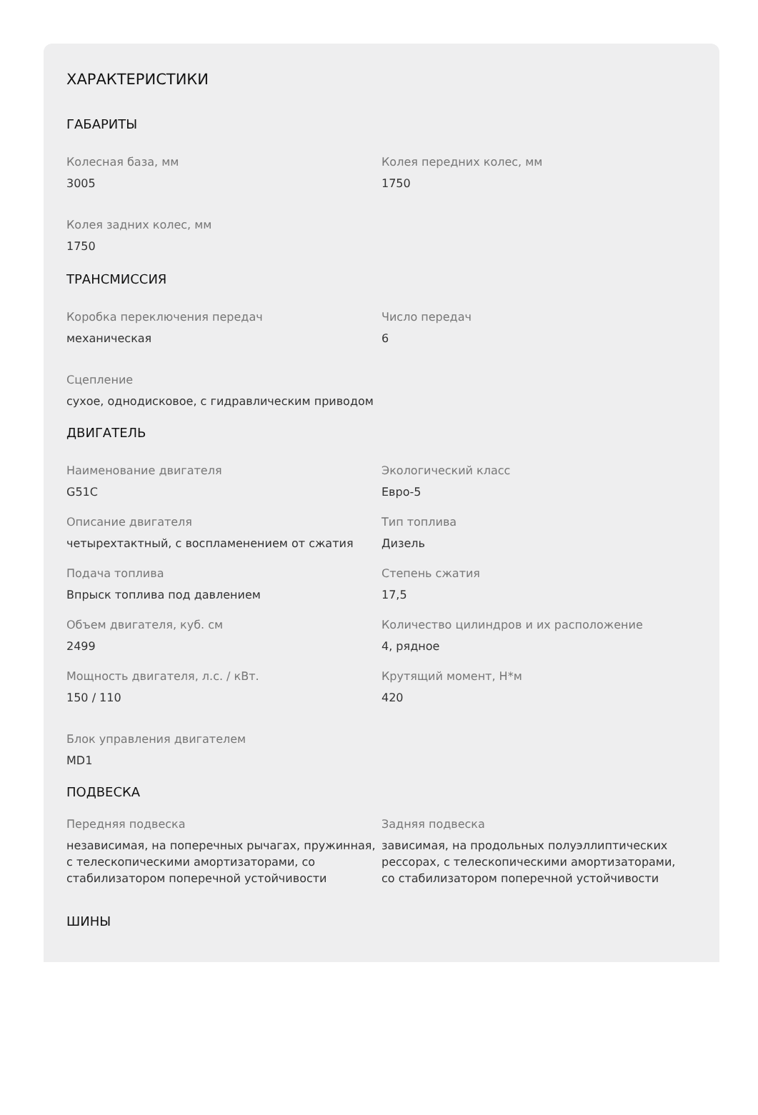ХАРАКТЕРИСТИКИ
ГАБАРИТЫ
Колесная база, мм
3005
Колея передних колес, мм
1750
Колея задних колес, мм
1750
ТРАНСМИССИЯ
Коробка переключения передач
механическая
Число передач
6
Сцепление
сухое, однодисковое, с гидравлическим приводом
ДВИГАТЕЛЬ
Наименование двигателя
G51C
Экологический класс
Евро-5
Описание двигателя
четырехтактный, с воспламенением от сжатия
Тип топлива
Дизель
Подача топлива
Впрыск топлива под давлением
Степень сжатия
17,5
Объем двигателя, куб. см
2499
Количество цилиндров и их расположение
4, рядное
Мощность двигателя, л.с. / кВт.
150 / 110
Крутящий момент, Н*м
420
Блок управления двигателем
MD1
ПОДВЕСКА
Передняя подвеска
независимая, на поперечных рычагах, пружинная, с телескопическими амортизаторами, со стабилизатором поперечной устойчивости
Задняя подвеска
зависимая, на продольных полуэллиптических рессорах, с телескопическими амортизаторами, со стабилизатором поперечной устойчивости
ШИНЫ